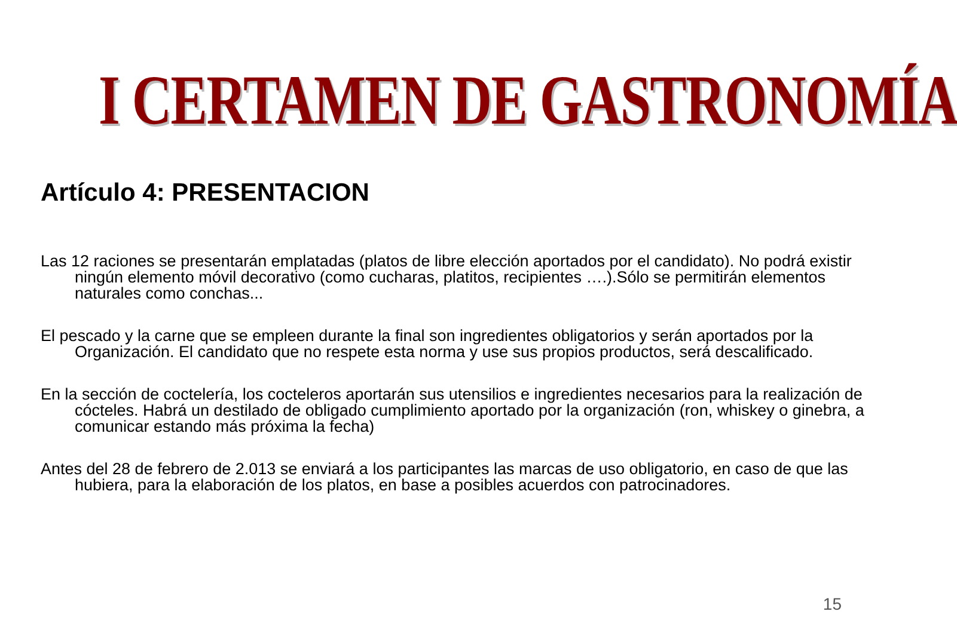I CERTAMEN DE GASTRONOMÍA
Artículo 4: PRESENTACION
Las 12 raciones se presentarán emplatadas (platos de libre elección aportados por el candidato). No podrá existir ningún elemento móvil decorativo (como cucharas, platitos, recipientes ….).Sólo se permitirán elementos naturales como conchas...
El pescado y la carne que se empleen durante la final son ingredientes obligatorios y serán aportados por la Organización. El candidato que no respete esta norma y use sus propios productos, será descalificado.
En la sección de coctelería, los cocteleros aportarán sus utensilios e ingredientes necesarios para la realización de cócteles. Habrá un destilado de obligado cumplimiento aportado por la organización (ron, whiskey o ginebra, a comunicar estando más próxima la fecha)
Antes del 28 de febrero de 2.013 se enviará a los participantes las marcas de uso obligatorio, en caso de que las hubiera, para la elaboración de los platos, en base a posibles acuerdos con patrocinadores.
15